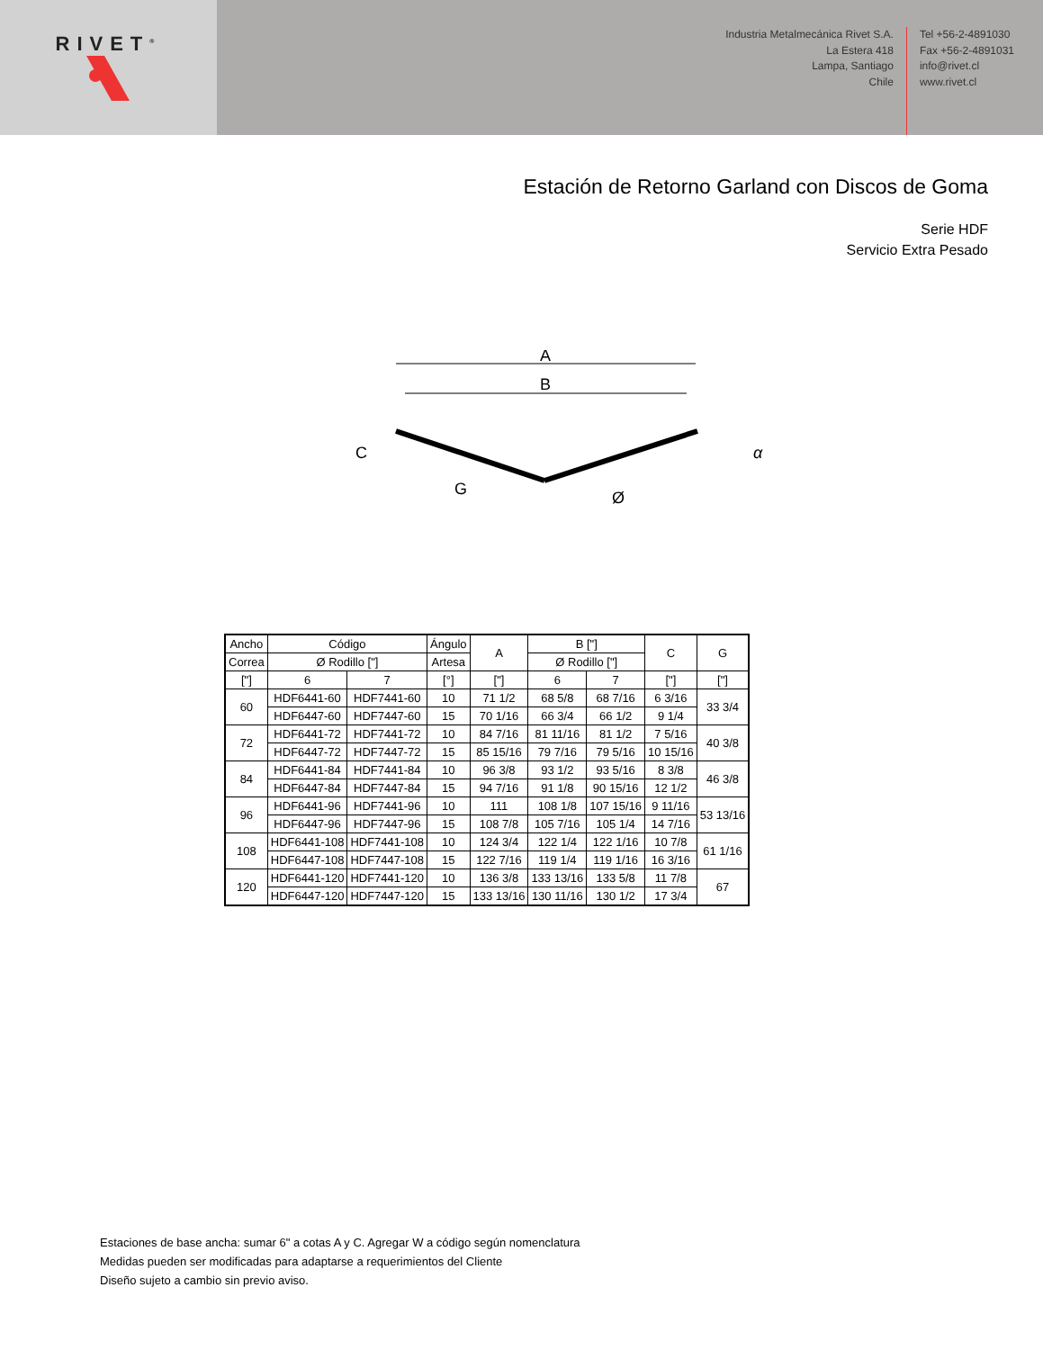RIVET<sup>®</sup>
Industria Metalmecánica Rivet S.A.
La Estera 418
Lampa, Santiago
Chile
Tel +56-2-4891030
Fax +56-2-4891031
info@rivet.cl
www.rivet.cl
Estación de Retorno Garland con Discos de Goma
Serie HDF
Servicio Extra Pesado
A
B
C
G
Ø
α
| Ancho | Código | | Ángulo | A | B ["] | | C | G |
| --- | --- | --- | --- | --- | --- | --- | --- | --- |
| Correa | Ø Rodillo ["] | | Artesa | | Ø Rodillo ["] | | | |
| ["] | 6 | 7 | [°] | ["] | 6 | 7 | ["] | ["] |
| 60 | HDF6441-60 | HDF7441-60 | 10 | 71 1/2 | 68 5/8 | 68 7/16 | 6 3/16 | 33 3/4 |
| | HDF6447-60 | HDF7447-60 | 15 | 70 1/16 | 66 3/4 | 66 1/2 | 9 1/4 | |
| 72 | HDF6441-72 | HDF7441-72 | 10 | 84 7/16 | 81 11/16 | 81 1/2 | 7 5/16 | 40 3/8 |
| | HDF6447-72 | HDF7447-72 | 15 | 85 15/16 | 79 7/16 | 79 5/16 | 10 15/16 | |
| 84 | HDF6441-84 | HDF7441-84 | 10 | 96 3/8 | 93 1/2 | 93 5/16 | 8 3/8 | 46 3/8 |
| | HDF6447-84 | HDF7447-84 | 15 | 94 7/16 | 91 1/8 | 90 15/16 | 12 1/2 | |
| 96 | HDF6441-96 | HDF7441-96 | 10 | 111 | 108 1/8 | 107 15/16 | 9 11/16 | 53 13/16 |
| | HDF6447-96 | HDF7447-96 | 15 | 108 7/8 | 105 7/16 | 105 1/4 | 14 7/16 | |
| 108 | HDF6441-108 | HDF7441-108 | 10 | 124 3/4 | 122 1/4 | 122 1/16 | 10 7/8 | 61 1/16 |
| | HDF6447-108 | HDF7447-108 | 15 | 122 7/16 | 119 1/4 | 119 1/16 | 16 3/16 | |
| 120 | HDF6441-120 | HDF7441-120 | 10 | 136 3/8 | 133 13/16 | 133 5/8 | 11 7/8 | 67 |
| | HDF6447-120 | HDF7447-120 | 15 | 133 13/16 | 130 11/16 | 130 1/2 | 17 3/4 | |
Estaciones de base ancha: sumar 6" a cotas A y C. Agregar W a código según nomenclatura
Medidas pueden ser modificadas para adaptarse a requerimientos del Cliente
Diseño sujeto a cambio sin previo aviso.